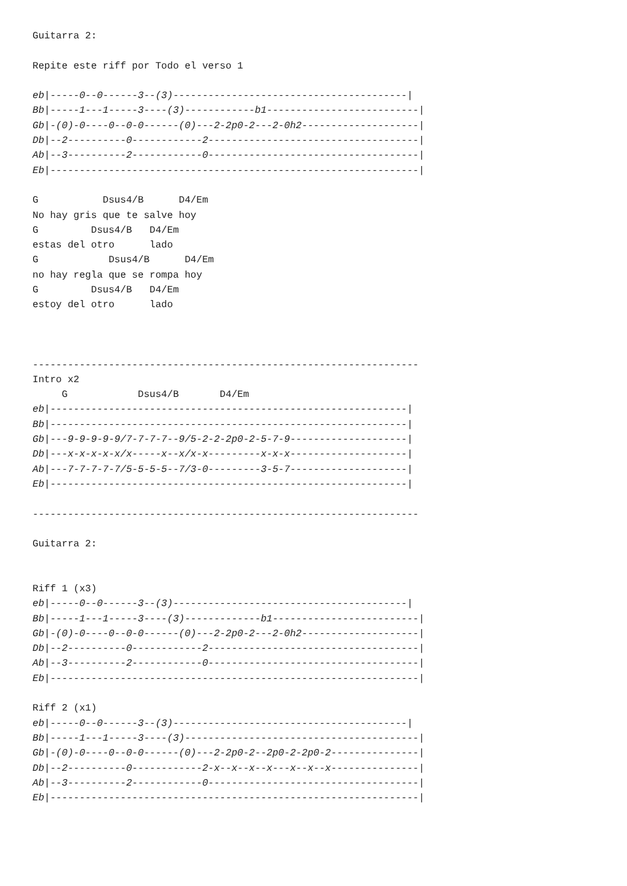Guitarra 2:

Repite este riff por Todo el verso 1

eb|-----0--0------3--(3)----------------------------------------|
Bb|-----1---1-----3----(3)------------b1--------------------------|
Gb|-(0)-0----0--0-0------(0)---2-2p0-2---2-0h2--------------------|
Db|--2----------0------------2------------------------------------|
Ab|--3----------2------------0------------------------------------|
Eb|---------------------------------------------------------------|

G           Dsus4/B      D4/Em
No hay gris que te salve hoy
G         Dsus4/B   D4/Em
estas del otro      lado
G            Dsus4/B      D4/Em
no hay regla que se rompa hoy
G         Dsus4/B   D4/Em
estoy del otro      lado



------------------------------------------------------------------
Intro x2
     G            Dsus4/B       D4/Em
eb|-------------------------------------------------------------|
Bb|-------------------------------------------------------------|
Gb|---9-9-9-9-9/7-7-7-7--9/5-2-2-2p0-2-5-7-9--------------------|
Db|---x-x-x-x-x/x-----x--x/x-x---------x-x-x--------------------|
Ab|---7-7-7-7-7/5-5-5-5--7/3-0---------3-5-7--------------------|
Eb|-------------------------------------------------------------|

------------------------------------------------------------------

Guitarra 2:


Riff 1 (x3)
eb|-----0--0------3--(3)----------------------------------------|
Bb|-----1---1-----3----(3)-------------b1-------------------------|
Gb|-(0)-0----0--0-0------(0)---2-2p0-2---2-0h2--------------------|
Db|--2----------0------------2------------------------------------|
Ab|--3----------2------------0------------------------------------|
Eb|---------------------------------------------------------------|

Riff 2 (x1)
eb|-----0--0------3--(3)----------------------------------------|
Bb|-----1---1-----3----(3)----------------------------------------|
Gb|-(0)-0----0--0-0------(0)---2-2p0-2--2p0-2-2p0-2---------------|
Db|--2----------0------------2-x--x--x--x---x--x--x---------------|
Ab|--3----------2------------0------------------------------------|
Eb|---------------------------------------------------------------|